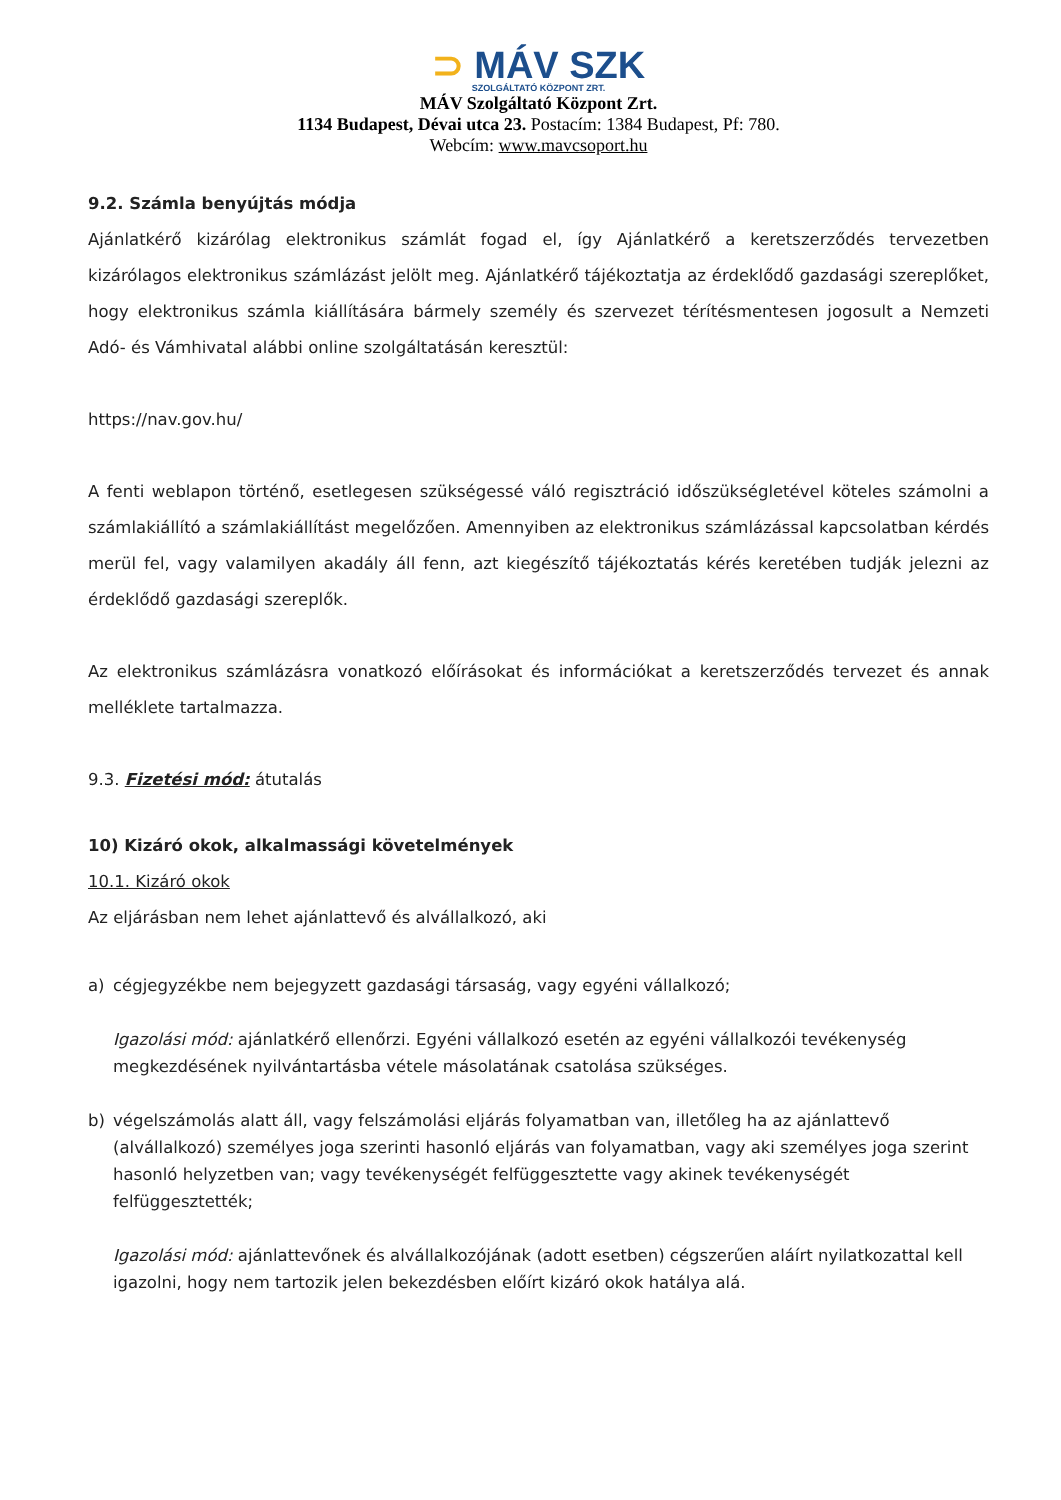⊃ MÁV SZK
SZOLGÁLTATÓ KÖZPONT ZRT.
MÁV Szolgáltató Központ Zrt.
1134 Budapest, Dévai utca 23. Postacím: 1384 Budapest, Pf: 780.
Webcím: www.mavcsoport.hu
9.2. Számla benyújtás módja
Ajánlatkérő kizárólag elektronikus számlát fogad el, így Ajánlatkérő a keretszerződés tervezetben kizárólagos elektronikus számlázást jelölt meg. Ajánlatkérő tájékoztatja az érdeklődő gazdasági szereplőket, hogy elektronikus számla kiállítására bármely személy és szervezet térítésmentesen jogosult a Nemzeti Adó- és Vámhivatal alábbi online szolgáltatásán keresztül:
https://nav.gov.hu/
A fenti weblapon történő, esetlegesen szükségessé váló regisztráció időszükségletével köteles számolni a számlakiállító a számlakiállítást megelőzően. Amennyiben az elektronikus számlázással kapcsolatban kérdés merül fel, vagy valamilyen akadály áll fenn, azt kiegészítő tájékoztatás kérés keretében tudják jelezni az érdeklődő gazdasági szereplők.
Az elektronikus számlázásra vonatkozó előírásokat és információkat a keretszerződés tervezet és annak melléklete tartalmazza.
9.3. Fizetési mód: átutalás
10) Kizáró okok, alkalmassági követelmények
10.1. Kizáró okok
Az eljárásban nem lehet ajánlattevő és alvállalkozó, aki
a) cégjegyzékbe nem bejegyzett gazdasági társaság, vagy egyéni vállalkozó;
Igazolási mód: ajánlatkérő ellenőrzi. Egyéni vállalkozó esetén az egyéni vállalkozói tevékenység megkezdésének nyilvántartásba vétele másolatának csatolása szükséges.
b) végelszámolás alatt áll, vagy felszámolási eljárás folyamatban van, illetőleg ha az ajánlattevő (alvállalkozó) személyes joga szerinti hasonló eljárás van folyamatban, vagy aki személyes joga szerint hasonló helyzetben van; vagy tevékenységét felfüggesztette vagy akinek tevékenységét felfüggesztették;
Igazolási mód: ajánlattevőnek és alvállalkozójának (adott esetben) cégszerűen aláírt nyilatkozattal kell igazolni, hogy nem tartozik jelen bekezdésben előírt kizáró okok hatálya alá.